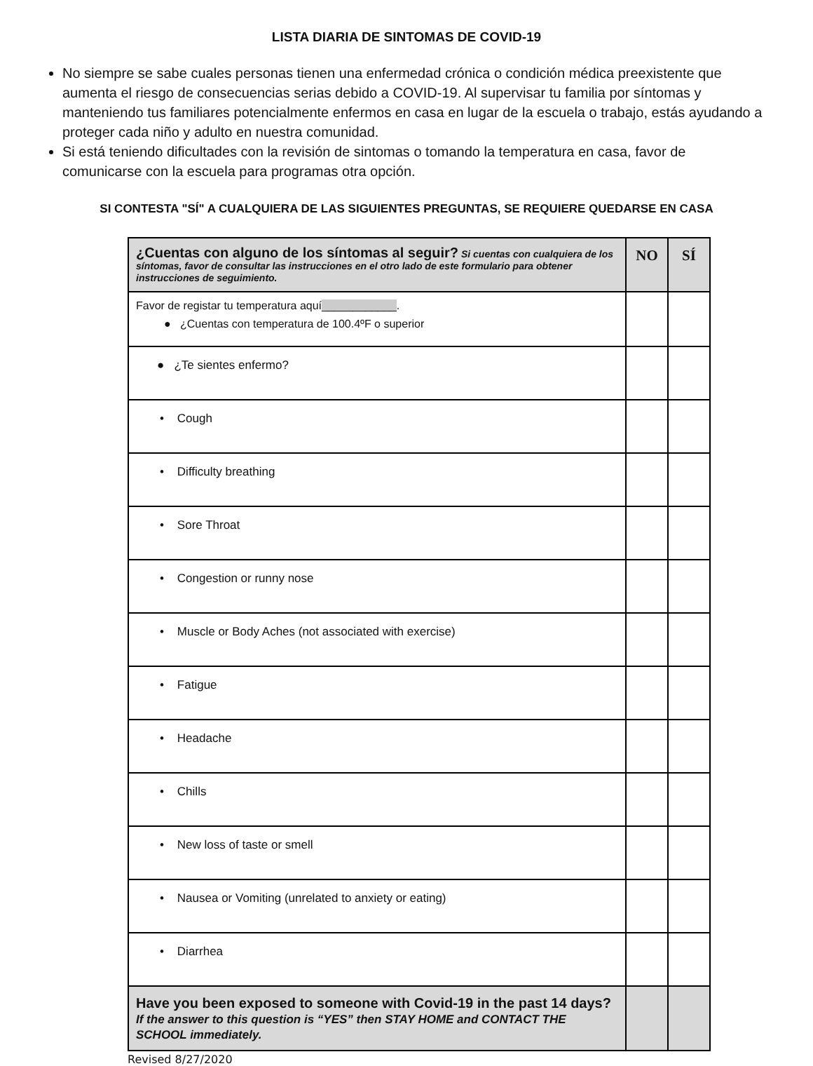LISTA DIARIA DE SINTOMAS DE COVID-19
No siempre se sabe cuales personas tienen una enfermedad crónica o condición médica preexistente que aumenta el riesgo de consecuencias serias debido a COVID-19. Al supervisar tu familia por síntomas y manteniendo tus familiares potencialmente enfermos en casa en lugar de la escuela o trabajo, estás ayudando a proteger cada niño y adulto en nuestra comunidad.
Si está teniendo dificultades con la revisión de sintomas o tomando la temperatura en casa, favor de comunicarse con la escuela para programas otra opción.
SI CONTESTA "SÍ" A CUALQUIERA DE LAS SIGUIENTES PREGUNTAS, SE REQUIERE QUEDARSE EN CASA
| ¿Cuentas con alguno de los síntomas al seguir? Si cuentas con cualquiera de los síntomas, favor de consultar las instrucciones en el otro lado de este formulario para obtener instrucciones de seguimiento. | NO | SÍ |
| Favor de registar tu temperatura aquí ____________ . ● ¿Cuentas con temperatura de 100.4ºF o superior | | |
| ● ¿Te sientes enfermo? | | |
| • Cough | | |
| • Difficulty breathing | | |
| • Sore Throat | | |
| • Congestion or runny nose | | |
| • Muscle or Body Aches (not associated with exercise) | | |
| • Fatigue | | |
| • Headache | | |
| • Chills | | |
| • New loss of taste or smell | | |
| • Nausea or Vomiting (unrelated to anxiety or eating) | | |
| • Diarrhea | | |
| Have you been exposed to someone with Covid-19 in the past 14 days? If the answer to this question is “YES” then STAY HOME and CONTACT THE SCHOOL immediately. | | |
Revised 8/27/2020